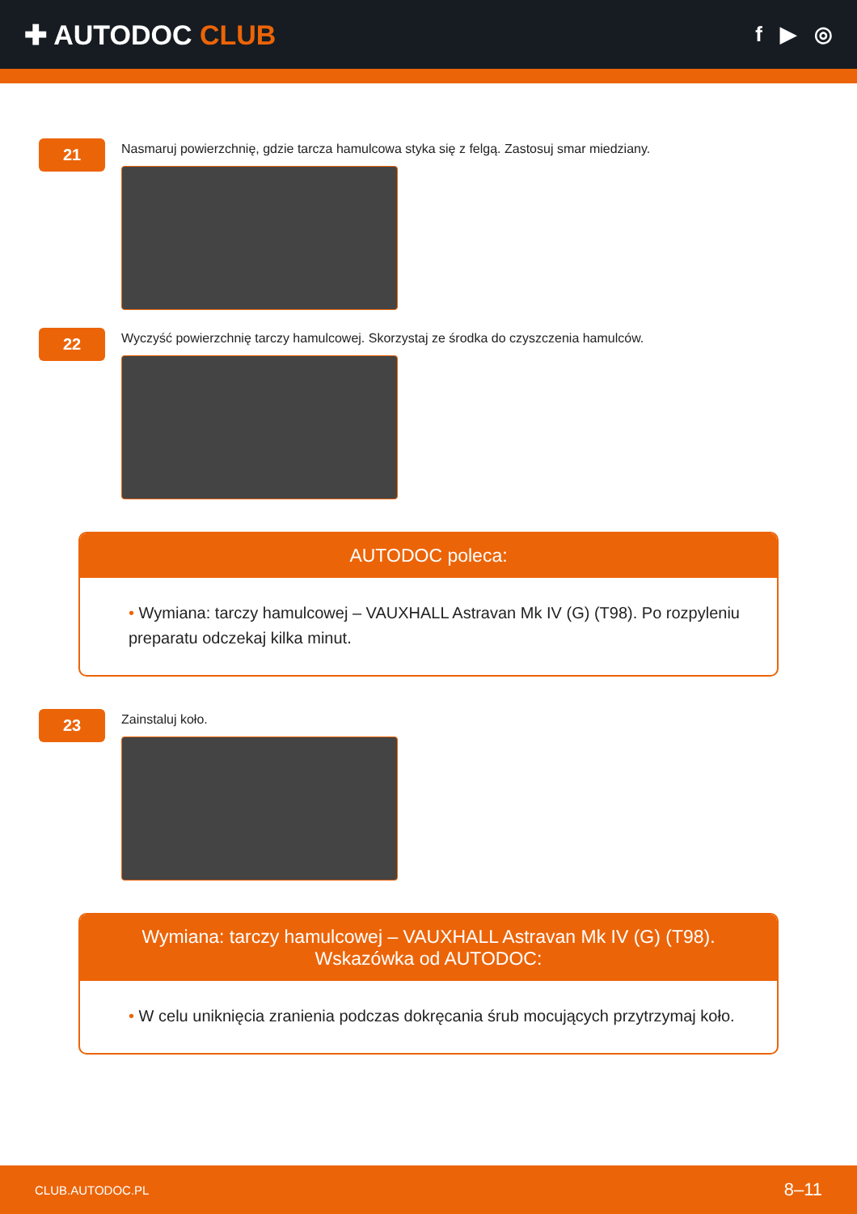✚ AUTODOC CLUB
f ▶ ◎
21
Nasmaruj powierzchnię, gdzie tarcza hamulcowa styka się z felgą. Zastosuj smar miedziany.
22
Wyczyść powierzchnię tarczy hamulcowej. Skorzystaj ze środka do czyszczenia hamulców.
AUTODOC poleca:
• Wymiana: tarczy hamulcowej – VAUXHALL Astravan Mk IV (G) (T98). Po rozpyleniu preparatu odczekaj kilka minut.
23
Zainstaluj koło.
Wymiana: tarczy hamulcowej – VAUXHALL Astravan Mk IV (G) (T98).
Wskazówka od AUTODOC:
• W celu uniknięcia zranienia podczas dokręcania śrub mocujących przytrzymaj koło.
CLUB.AUTODOC.PL 8–11